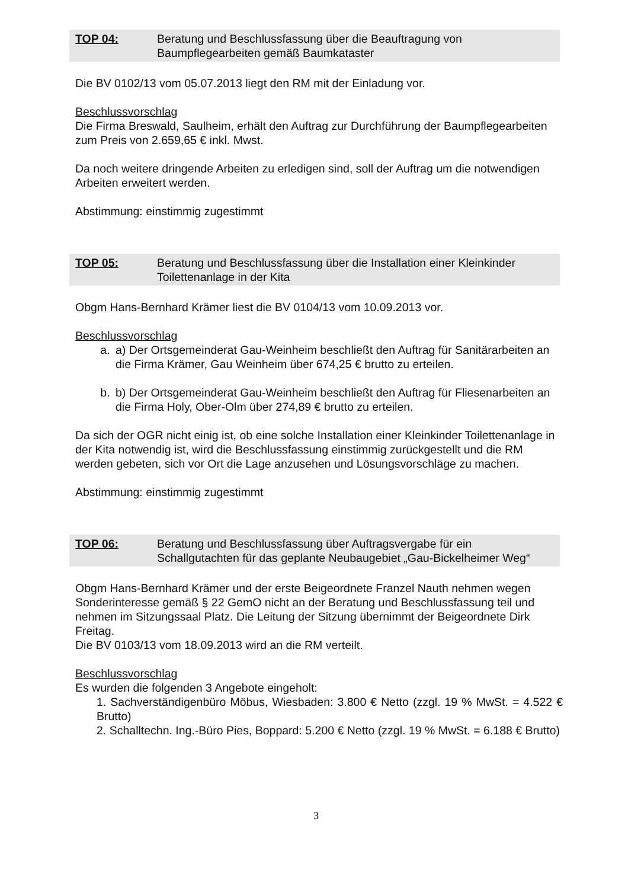TOP 04: Beratung und Beschlussfassung über die Beauftragung von Baumpflegearbeiten gemäß Baumkataster
Die BV 0102/13 vom 05.07.2013 liegt den RM mit der Einladung vor.
Beschlussvorschlag
Die Firma Breswald, Saulheim, erhält den Auftrag zur Durchführung der Baumpflegearbeiten zum Preis von 2.659,65 € inkl. Mwst.
Da noch weitere dringende Arbeiten zu erledigen sind, soll der Auftrag um die notwendigen Arbeiten erweitert werden.
Abstimmung: einstimmig zugestimmt
TOP 05: Beratung und Beschlussfassung über die Installation einer Kleinkinder Toilettenanlage in der Kita
Obgm Hans-Bernhard Krämer liest die BV 0104/13 vom 10.09.2013 vor.
Beschlussvorschlag
a. a) Der Ortsgemeinderat Gau-Weinheim beschließt den Auftrag für Sanitärarbeiten an die Firma Krämer, Gau Weinheim über 674,25 € brutto zu erteilen.
b. b) Der Ortsgemeinderat Gau-Weinheim beschließt den Auftrag für Fliesenarbeiten an die Firma Holy, Ober-Olm über 274,89 € brutto zu erteilen.
Da sich der OGR nicht einig ist, ob eine solche Installation einer Kleinkinder Toilettenanlage in der Kita notwendig ist, wird die Beschlussfassung einstimmig zurückgestellt und die RM werden gebeten, sich vor Ort die Lage anzusehen und Lösungsvorschläge zu machen.
Abstimmung: einstimmig zugestimmt
TOP 06: Beratung und Beschlussfassung über Auftragsvergabe für ein Schallgutachten für das geplante Neubaugebiet „Gau-Bickelheimer Weg“
Obgm Hans-Bernhard Krämer und der erste Beigeordnete Franzel Nauth nehmen wegen Sonderinteresse gemäß § 22 GemO nicht an der Beratung und Beschlussfassung teil und nehmen im Sitzungssaal Platz. Die Leitung der Sitzung übernimmt der Beigeordnete Dirk Freitag.
Die BV 0103/13 vom 18.09.2013 wird an die RM verteilt.
Beschlussvorschlag
Es wurden die folgenden 3 Angebote eingeholt:
1. Sachverständigenbüro Möbus, Wiesbaden: 3.800 € Netto (zzgl. 19 % MwSt. = 4.522 € Brutto)
2. Schalltechn. Ing.-Büro Pies, Boppard: 5.200 € Netto (zzgl. 19 % MwSt. = 6.188 € Brutto)
3